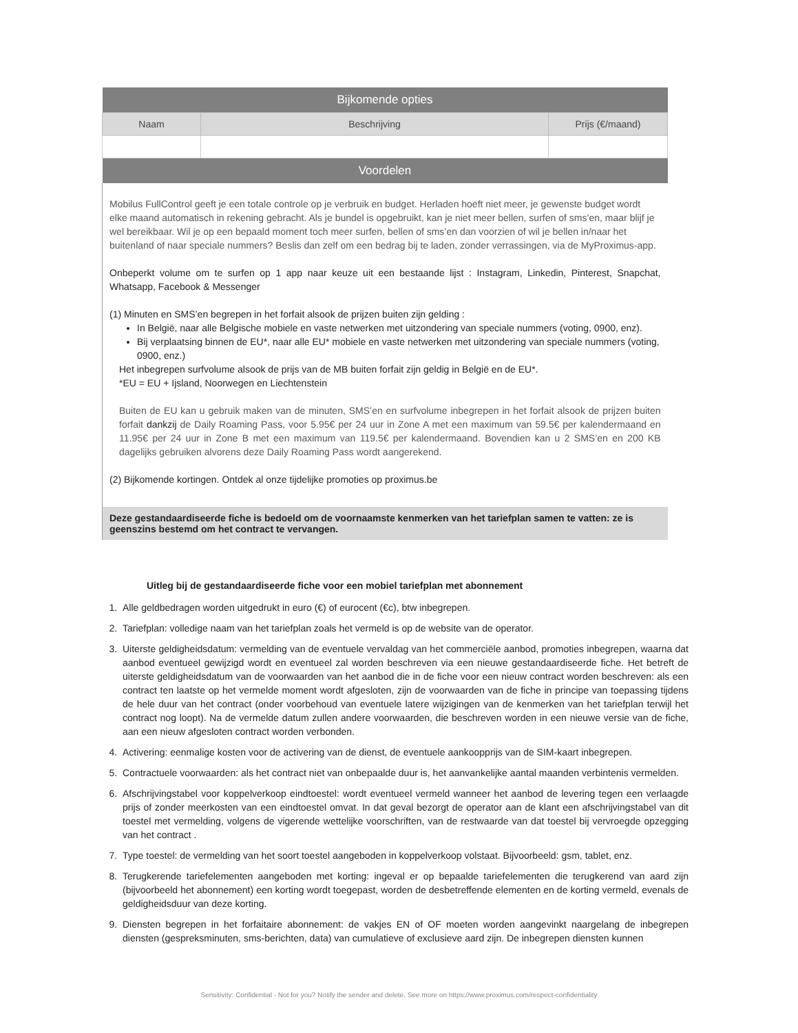| Bijkomende opties | | |
| Naam | Beschrijving | Prijs (€/maand) |
| Voordelen | | |
| Mobilus FullControl geeft je een totale controle op je verbruik en budget. Herladen hoeft niet meer, je gewenste budget wordt elke maand automatisch in rekening gebracht. Als je bundel is opgebruikt, kan je niet meer bellen, surfen of sms’en, maar blijf je wel bereikbaar. Wil je op een bepaald moment toch meer surfen, bellen of sms’en dan voorzien of wil je bellen in/naar het buitenland of naar speciale nummers? Beslis dan zelf om een bedrag bij te laden, zonder verrassingen, via de MyProximus-app. Onbeperkt volume om te surfen op 1 app naar keuze uit een bestaande lijst : Instagram, Linkedin, Pinterest, Snapchat, Whatsapp, Facebook & Messenger (1) Minuten en SMS’en begrepen in het forfait alsook de prijzen buiten zijn gelding : In België, naar alle Belgische mobiele en vaste netwerken met uitzondering van speciale nummers (voting, 0900, enz). Bij verplaatsing binnen de EU*, naar alle EU* mobiele en vaste netwerken met uitzondering van speciale nummers (voting, 0900, enz.) Het inbegrepen surfvolume alsook de prijs van de MB buiten forfait zijn geldig in België en de EU*. *EU = EU + Ijsland, Noorwegen en Liechtenstein Buiten de EU kan u gebruik maken van de minuten, SMS’en en surfvolume inbegrepen in het forfait alsook de prijzen buiten forfait dankzij de Daily Roaming Pass, voor 5.95€ per 24 uur in Zone A met een maximum van 59.5€ per kalendermaand en 11.95€ per 24 uur in Zone B met een maximum van 119.5€ per kalendermaand. Bovendien kan u 2 SMS’en en 200 KB dagelijks gebruiken alvorens deze Daily Roaming Pass wordt aangerekend. (2) Bijkomende kortingen. Ontdek al onze tijdelijke promoties op proximus.be | | |
| Deze gestandaardiseerde fiche is bedoeld om de voornaamste kenmerken van het tariefplan samen te vatten: ze is geenszins bestemd om het contract te vervangen. | | |
Uitleg bij de gestandaardiseerde fiche voor een mobiel tariefplan met abonnement
1. Alle geldbedragen worden uitgedrukt in euro (€) of eurocent (€c), btw inbegrepen.
2. Tariefplan: volledige naam van het tariefplan zoals het vermeld is op de website van de operator.
3. Uiterste geldigheidsdatum: vermelding van de eventuele vervaldag van het commerciële aanbod, promoties inbegrepen, waarna dat aanbod eventueel gewijzigd wordt en eventueel zal worden beschreven via een nieuwe gestandaardiseerde fiche. Het betreft de uiterste geldigheidsdatum van de voorwaarden van het aanbod die in de fiche voor een nieuw contract worden beschreven: als een contract ten laatste op het vermelde moment wordt afgesloten, zijn de voorwaarden van de fiche in principe van toepassing tijdens de hele duur van het contract (onder voorbehoud van eventuele latere wijzigingen van de kenmerken van het tariefplan terwijl het contract nog loopt). Na de vermelde datum zullen andere voorwaarden, die beschreven worden in een nieuwe versie van de fiche, aan een nieuw afgesloten contract worden verbonden.
4. Activering: eenmalige kosten voor de activering van de dienst, de eventuele aankoopprijs van de SIM-kaart inbegrepen.
5. Contractuele voorwaarden: als het contract niet van onbepaalde duur is, het aanvankelijke aantal maanden verbintenis vermelden.
6. Afschrijvingstabel voor koppelverkoop eindtoestel: wordt eventueel vermeld wanneer het aanbod de levering tegen een verlaagde prijs of zonder meerkosten van een eindtoestel omvat. In dat geval bezorgt de operator aan de klant een afschrijvingstabel van dit toestel met vermelding, volgens de vigerende wettelijke voorschriften, van de restwaarde van dat toestel bij vervroegde opzegging van het contract .
7. Type toestel: de vermelding van het soort toestel aangeboden in koppelverkoop volstaat. Bijvoorbeeld: gsm, tablet, enz.
8. Terugkerende tariefelementen aangeboden met korting: ingeval er op bepaalde tariefelementen die terugkerend van aard zijn (bijvoorbeeld het abonnement) een korting wordt toegepast, worden de desbetreffende elementen en de korting vermeld, evenals de geldigheidsduur van deze korting.
9. Diensten begrepen in het forfaitaire abonnement: de vakjes EN of OF moeten worden aangevinkt naargelang de inbegrepen diensten (gespreksminuten, sms-berichten, data) van cumulatieve of exclusieve aard zijn. De inbegrepen diensten kunnen
Sensitivity: Confidential - Not for you? Notify the sender and delete. See more on https://www.proximus.com/respect-confidentiality